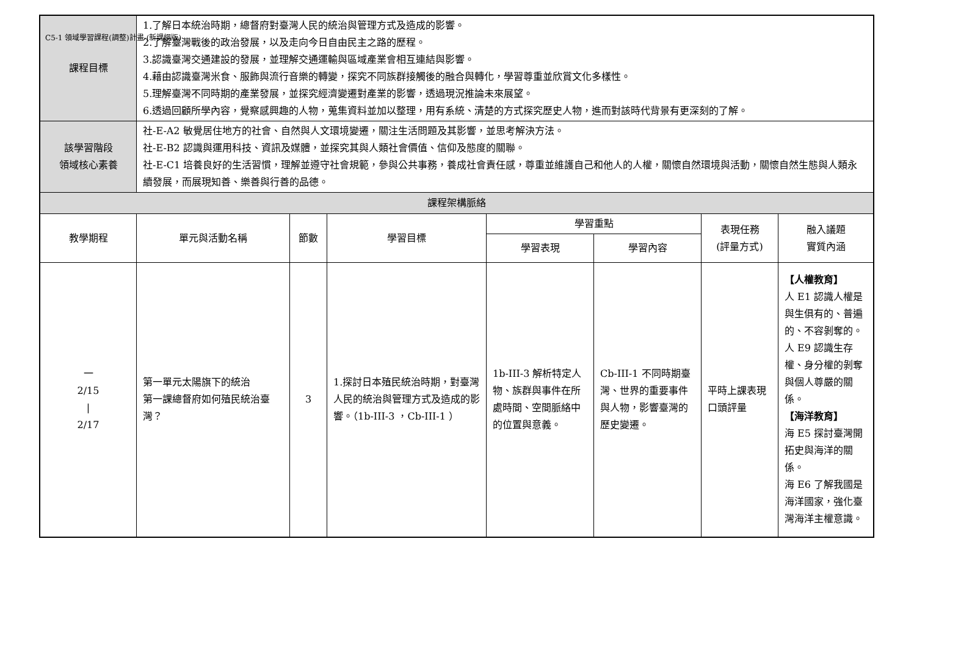C5-1 領域學習課程(調整)計畫-(新課綱版)
| 課程目標 | 1.了解日本統治時期，總督府對臺灣人民的統治與管理方式及造成的影響。 2.了解臺灣戰後的政治發展，以及走向今日自由民主之路的歷程。 3.認識臺灣交通建設的發展，並理解交通運輸與區域產業會相互連結與影響。 4.藉由認識臺灣米食、服飾與流行音樂的轉變，探究不同族群接觸後的融合與轉化，學習尊重並欣賞文化多樣性。 5.理解臺灣不同時期的產業發展，並探究經濟變遷對產業的影響，透過現況推論未來展望。 6.透過回顧所學內容，覺察感興趣的人物，蒐集資料並加以整理，用有系統、清楚的方式探究歷史人物，進而對該時代背景有更深刻的了解。 | | | | | | |
| 該學習階段 領域核心素養 | 社-E-A2 敏覺居住地方的社會、自然與人文環境變遷，關注生活問題及其影響，並思考解決方法。 社-E-B2 認識與運用科技、資訊及媒體，並探究其與人類社會價值、信仰及態度的關聯。 社-E-C1 培養良好的生活習慣，理解並遵守社會規範，參與公共事務，養成社會責任感，尊重並維護自己和他人的人權，關懷自然環境與活動，關懷自然生態與人類永續發展，而展現知善、樂善與行善的品德。 | | | | | | |
| 課程架構脈絡 | | | | | | | |
| 教學期程 | 單元與活動名稱 | 節數 | 學習目標 | 學習重點 | | 表現任務 (評量方式) | 融入議題 實質內涵 |
| | | | | 學習表現 | 學習內容 | | |
| 一 2/15 / 2/17 | 第一單元太陽旗下的統治 第一課總督府如何殖民統治臺灣？ | 3 | 1.探討日本殖民統治時期，對臺灣人民的統治與管理方式及造成的影響。（1b-III-3 ，Cb-III-1 ） | 1b-III-3 解析特定人物、族群與事件在所處時間、空間脈絡中的位置與意義。 | Cb-III-1 不同時期臺灣、世界的重要事件與人物，影響臺灣的歷史變遷。 | 平時上課表現 口頭評量 | 【人權教育】 人 E1 認識人權是與生俱有的、普遍的、不容剝奪的。 人 E9 認識生存權、身分權的剝奪與個人尊嚴的關係。 【海洋教育】 海 E5 探討臺灣開拓史與海洋的關係。 海 E6 了解我國是海洋國家，強化臺灣海洋主權意識。 |